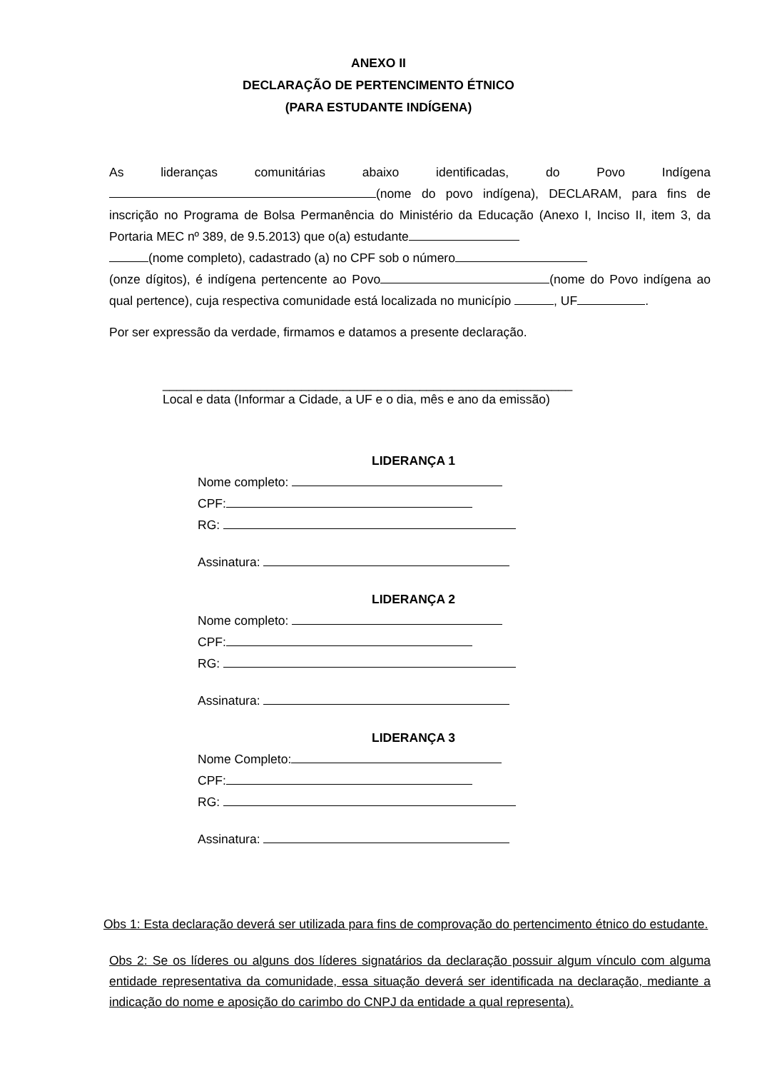ANEXO II
DECLARAÇÃO DE PERTENCIMENTO ÉTNICO
(PARA ESTUDANTE INDÍGENA)
As lideranças comunitárias abaixo identificadas, do Povo Indígena (nome do povo indígena), DECLARAM, para fins de inscrição no Programa de Bolsa Permanência do Ministério da Educação (Anexo I, Inciso II, item 3, da Portaria MEC nº 389, de 9.5.2013) que o(a) estudante
(nome completo), cadastrado (a) no CPF sob o número
(onze dígitos), é indígena pertencente ao Povo (nome do Povo indígena ao qual pertence), cuja respectiva comunidade está localizada no município , UF .
Por ser expressão da verdade, firmamos e datamos a presente declaração.
___________________________________________________________
Local e data (Informar a Cidade, a UF e o dia, mês e ano da emissão)
LIDERANÇA 1
Nome completo:
CPF:
RG:
Assinatura:
LIDERANÇA 2
Nome completo:
CPF:
RG:
Assinatura:
LIDERANÇA 3
Nome Completo:
CPF:
RG:
Assinatura:
Obs 1: Esta declaração deverá ser utilizada para fins de comprovação do pertencimento étnico do estudante.
Obs 2: Se os líderes ou alguns dos líderes signatários da declaração possuir algum vínculo com alguma entidade representativa da comunidade, essa situação deverá ser identificada na declaração, mediante a indicação do nome e aposição do carimbo do CNPJ da entidade a qual representa).